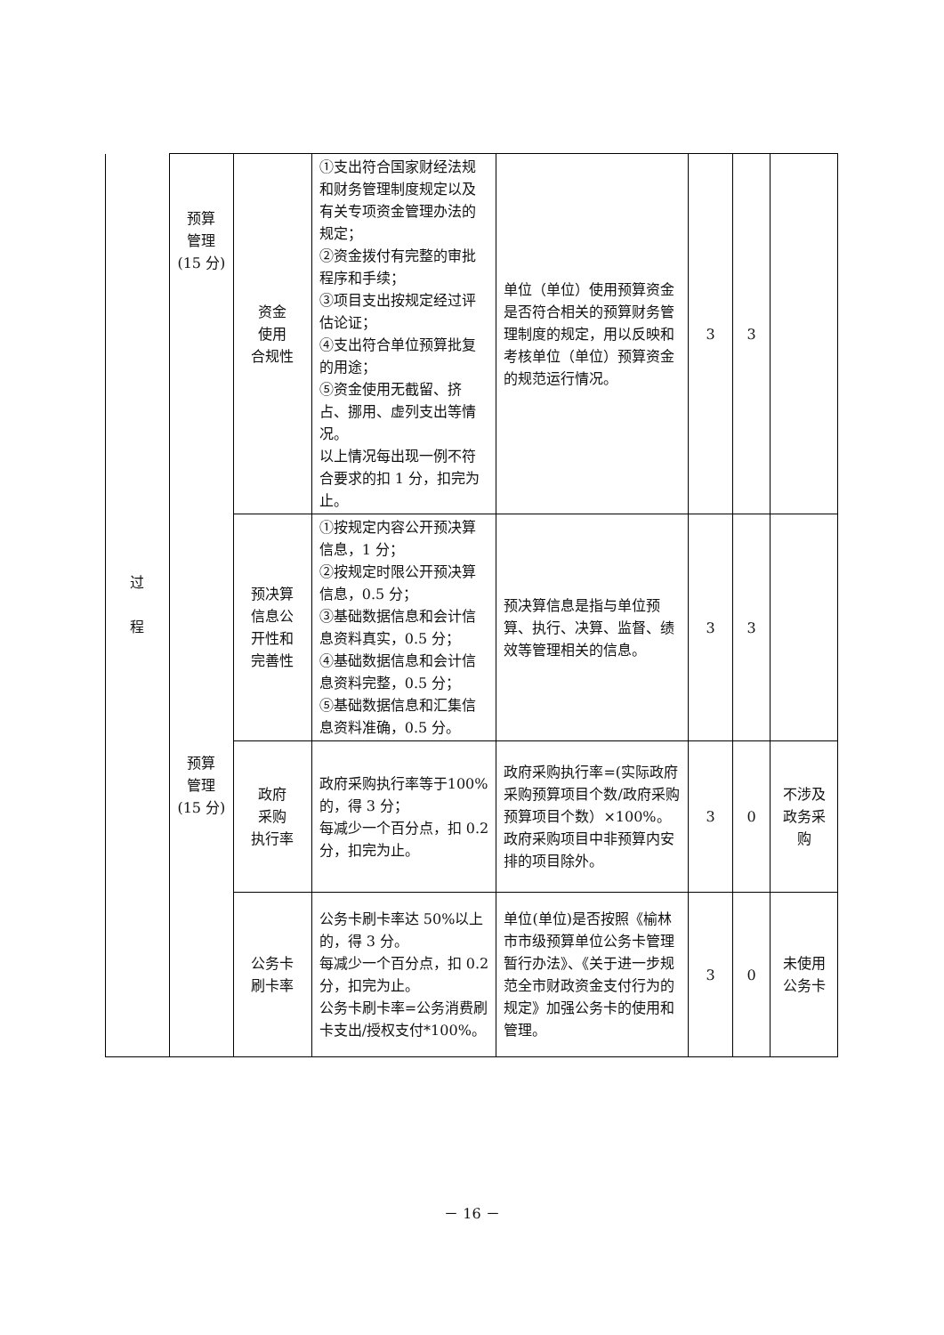| 过 程 | 预算 管理 (15 分) | 资金 使用 合规性 | ①支出符合国家财经法规和财务管理制度规定以及有关专项资金管理办法的规定； ②资金拨付有完整的审批程序和手续； ③项目支出按规定经过评估论证； ④支出符合单位预算批复的用途； ⑤资金使用无截留、挤占、挪用、虚列支出等情况。 以上情况每出现一例不符合要求的扣 1 分，扣完为止。 | 单位（单位）使用预算资金是否符合相关的预算财务管理制度的规定，用以反映和考核单位（单位）预算资金的规范运行情况。 | 3 | 3 | |
| | 预算 管理 (15 分) | 预决算 信息公 开性和 完善性 | ①按规定内容公开预决算信息，1 分； ②按规定时限公开预决算信息，0.5 分； ③基础数据信息和会计信息资料真实，0.5 分； ④基础数据信息和会计信息资料完整，0.5 分； ⑤基础数据信息和汇集信息资料准确，0.5 分。 | 预决算信息是指与单位预算、执行、决算、监督、绩效等管理相关的信息。 | 3 | 3 | |
| | | 政府 采购 执行率 | 政府采购执行率等于100%的，得 3 分； 每减少一个百分点，扣 0.2 分，扣完为止。 | 政府采购执行率=(实际政府采购预算项目个数/政府采购预算项目个数）×100%。 政府采购项目中非预算内安排的项目除外。 | 3 | 0 | 不涉及政务采购 |
| | | 公务卡 刷卡率 | 公务卡刷卡率达 50%以上的，得 3 分。 每减少一个百分点，扣 0.2 分，扣完为止。 公务卡刷卡率=公务消费刷卡支出/授权支付*100%。 | 单位(单位)是否按照《榆林市市级预算单位公务卡管理暂行办法》、《关于进一步规范全市财政资金支付行为的规定》加强公务卡的使用和管理。 | 3 | 0 | 未使用公务卡 |
－ 16 －